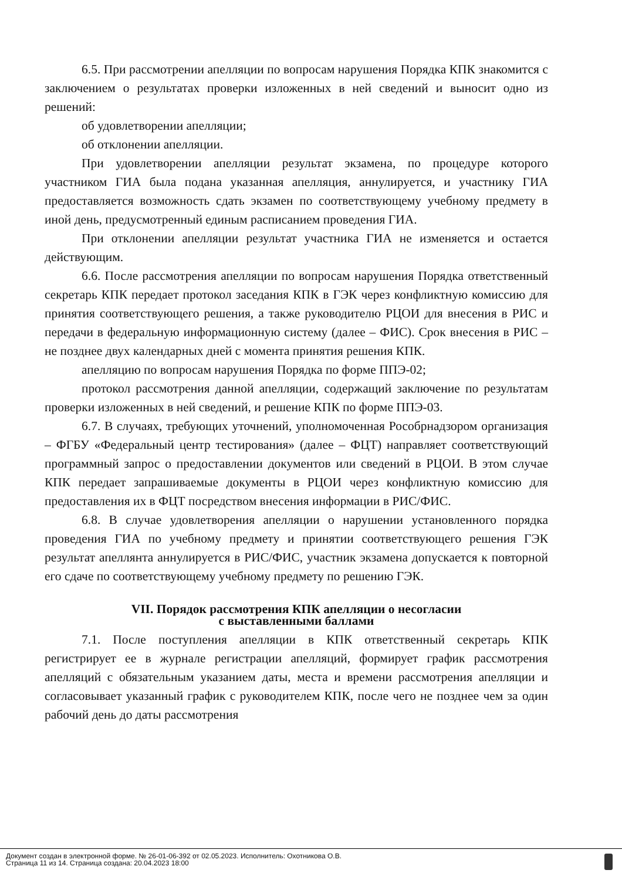6.5. При рассмотрении апелляции по вопросам нарушения Порядка КПК знакомится с заключением о результатах проверки изложенных в ней сведений и выносит одно из решений:
об удовлетворении апелляции;
об отклонении апелляции.
При удовлетворении апелляции результат экзамена, по процедуре которого участником ГИА была подана указанная апелляция, аннулируется, и участнику ГИА предоставляется возможность сдать экзамен по соответствующему учебному предмету в иной день, предусмотренный единым расписанием проведения ГИА.
При отклонении апелляции результат участника ГИА не изменяется и остается действующим.
6.6. После рассмотрения апелляции по вопросам нарушения Порядка ответственный секретарь КПК передает протокол заседания КПК в ГЭК через конфликтную комиссию для принятия соответствующего решения, а также руководителю РЦОИ для внесения в РИС и передачи в федеральную информационную систему (далее – ФИС). Срок внесения в РИС – не позднее двух календарных дней с момента принятия решения КПК.
апелляцию по вопросам нарушения Порядка по форме ППЭ-02;
протокол рассмотрения данной апелляции, содержащий заключение по результатам проверки изложенных в ней сведений, и решение КПК по форме ППЭ-03.
6.7. В случаях, требующих уточнений, уполномоченная Рособрнадзором организация – ФГБУ «Федеральный центр тестирования» (далее – ФЦТ) направляет соответствующий программный запрос о предоставлении документов или сведений в РЦОИ. В этом случае КПК передает запрашиваемые документы в РЦОИ через конфликтную комиссию для предоставления их в ФЦТ посредством внесения информации в РИС/ФИС.
6.8. В случае удовлетворения апелляции о нарушении установленного порядка проведения ГИА по учебному предмету и принятии соответствующего решения ГЭК результат апеллянта аннулируется в РИС/ФИС, участник экзамена допускается к повторной его сдаче по соответствующему учебному предмету по решению ГЭК.
VII. Порядок рассмотрения КПК апелляции о несогласии
с выставленными баллами
7.1. После поступления апелляции в КПК ответственный секретарь КПК регистрирует ее в журнале регистрации апелляций, формирует график рассмотрения апелляций с обязательным указанием даты, места и времени рассмотрения апелляции и согласовывает указанный график с руководителем КПК, после чего не позднее чем за один рабочий день до даты рассмотрения
Документ создан в электронной форме. № 26-01-06-392 от 02.05.2023. Исполнитель: Охотникова О.В.
Страница 11 из 14. Страница создана: 20.04.2023 18:00